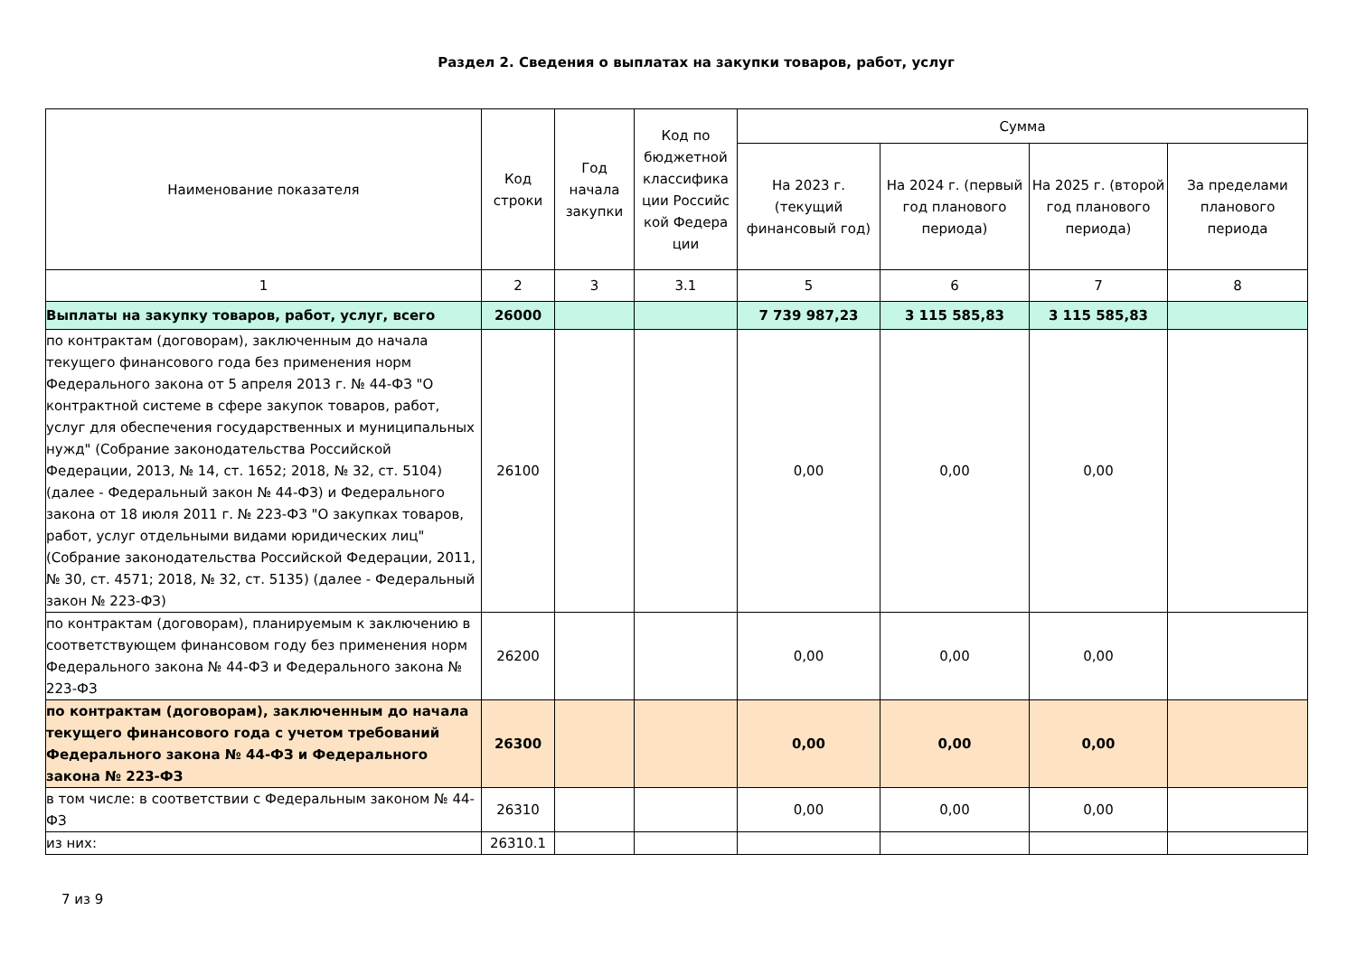Раздел 2. Сведения о выплатах на закупки товаров, работ, услуг
| Наименование показателя | Код строки | Год начала закупки | Код по бюджетной классифика ции Российс кой Федера ции | Сумма | | | |
| --- | --- | --- | --- | --- | --- | --- | --- |
| | | | | На 2023 г. (текущий финансовый год) | На 2024 г. (первый год планового периода) | На 2025 г. (второй год планового периода) | За пределами планового периода |
| 1 | 2 | 3 | 3.1 | 5 | 6 | 7 | 8 |
| Выплаты на закупку товаров, работ, услуг, всего | 26000 | | | 7 739 987,23 | 3 115 585,83 | 3 115 585,83 | |
| по контрактам (договорам), заключенным до начала текущего финансового года без применения норм Федерального закона от 5 апреля 2013 г. № 44-ФЗ "О контрактной системе в сфере закупок товаров, работ, услуг для обеспечения государственных и муниципальных нужд" (Собрание законодательства Российской Федерации, 2013, № 14, ст. 1652; 2018, № 32, ст. 5104) (далее - Федеральный закон № 44-ФЗ) и Федерального закона от 18 июля 2011 г. № 223-ФЗ "О закупках товаров, работ, услуг отдельными видами юридических лиц" (Собрание законодательства Российской Федерации, 2011, № 30, ст. 4571; 2018, № 32, ст. 5135) (далее - Федеральный закон № 223-ФЗ) | 26100 | | | 0,00 | 0,00 | 0,00 | |
| по контрактам (договорам), планируемым к заключению в соответствующем финансовом году без применения норм Федерального закона № 44-ФЗ и Федерального закона № 223-ФЗ | 26200 | | | 0,00 | 0,00 | 0,00 | |
| по контрактам (договорам), заключенным до начала текущего финансового года с учетом требований Федерального закона № 44-ФЗ и Федерального закона № 223-ФЗ | 26300 | | | 0,00 | 0,00 | 0,00 | |
| в том числе: в соответствии с Федеральным законом № 44-ФЗ | 26310 | | | 0,00 | 0,00 | 0,00 | |
| из них: | 26310.1 | | | | | | |
7 из 9